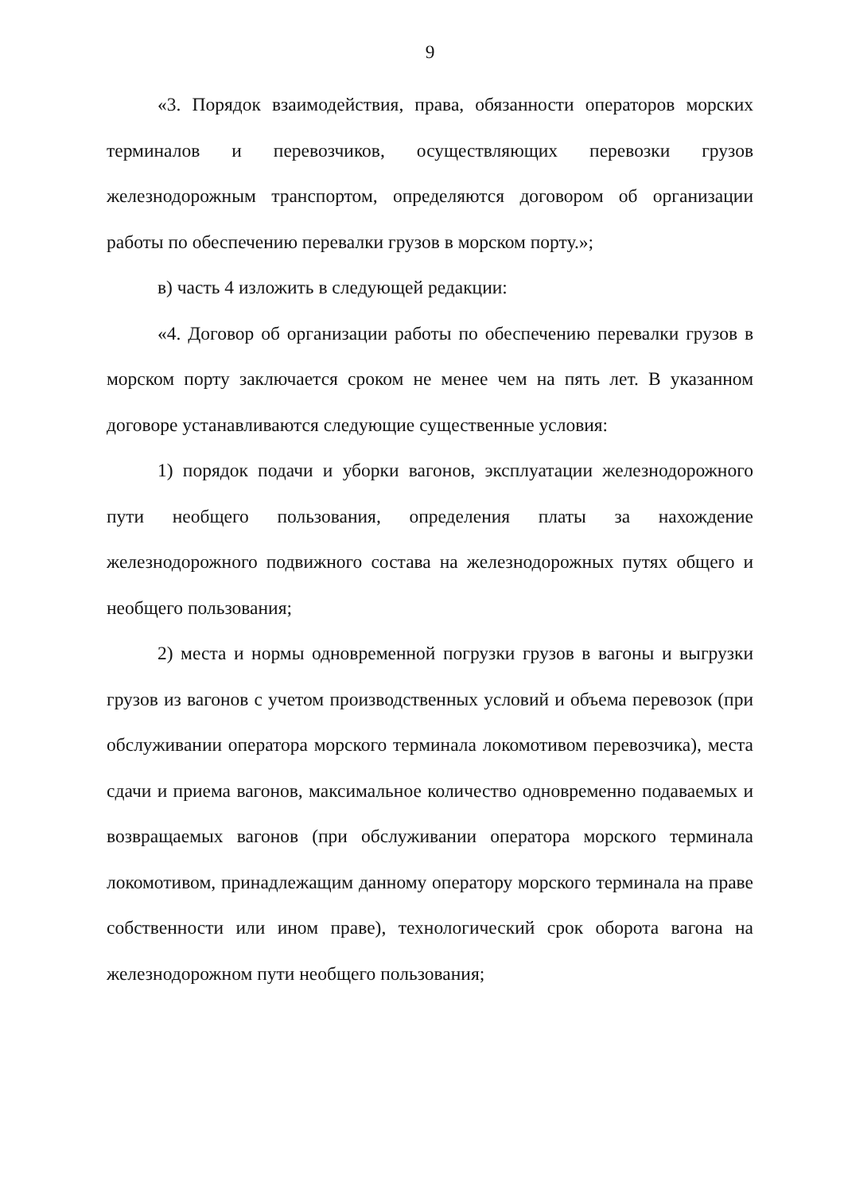9
«3. Порядок взаимодействия, права, обязанности операторов морских терминалов и перевозчиков, осуществляющих перевозки грузов железнодорожным транспортом, определяются договором об организации работы по обеспечению перевалки грузов в морском порту.»;
в) часть 4 изложить в следующей редакции:
«4. Договор об организации работы по обеспечению перевалки грузов в морском порту заключается сроком не менее чем на пять лет. В указанном договоре устанавливаются следующие существенные условия:
1) порядок подачи и уборки вагонов, эксплуатации железнодорожного пути необщего пользования, определения платы за нахождение железнодорожного подвижного состава на железнодорожных путях общего и необщего пользования;
2) места и нормы одновременной погрузки грузов в вагоны и выгрузки грузов из вагонов с учетом производственных условий и объема перевозок (при обслуживании оператора морского терминала локомотивом перевозчика), места сдачи и приема вагонов, максимальное количество одновременно подаваемых и возвращаемых вагонов (при обслуживании оператора морского терминала локомотивом, принадлежащим данному оператору морского терминала на праве собственности или ином праве), технологический срок оборота вагона на железнодорожном пути необщего пользования;